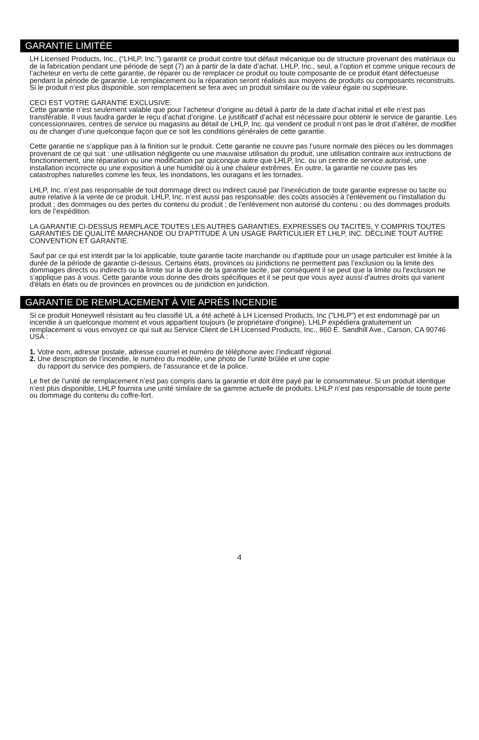GARANTIE LIMITÉE
LH Licensed Products, Inc., (“LHLP, Inc.”) garantit ce produit contre tout défaut mécanique ou de structure provenant des matériaux ou de la fabrication pendant une période de sept (7) an à partir de la date d’achat. LHLP, Inc., seul, a l’option et comme unique recours de l’acheteur en vertu de cette garantie, de réparer ou de remplacer ce produit ou toute composante de ce produit étant défectueuse pendant la période de garantie. Le remplacement ou la réparation seront réalisés aux moyens de produits ou composants reconstruits. Si le produit n’est plus disponible, son remplacement se fera avec un produit similaire ou de valeur égale ou supérieure.
CECI EST VOTRE GARANTIE EXCLUSIVE.
Cette garantie n’est seulement valable que pour l’acheteur d’origine au détail à partir de la date d’achat initial et elle n’est pas transférable. Il vous faudra garder le reçu d’achat d’origine. Le justificatif d’achat est nécessaire pour obtenir le service de garantie. Les concessionnaires, centres de service ou magasins au détail de LHLP, Inc. qui vendent ce produit n’ont pas le droit d’altérer, de modifier ou de changer d’une quelconque façon que ce soit les conditions générales de cette garantie.
Cette garantie ne s’applique pas à la finition sur le produit. Cette garantie ne couvre pas l’usure normale des pièces ou les dommages provenant de ce qui suit : une utilisation négligente ou une mauvaise utilisation du produit, une utilisation contraire aux instructions de fonctionnement, une réparation ou une modification par quiconque autre que LHLP, Inc. ou un centre de service autorisé, une installation incorrecte ou une exposition à une humidité ou à une chaleur extrêmes. En outre, la garantie ne couvre pas les catastrophes naturelles comme les feux, les inondations, les ouragans et les tornades.
LHLP, Inc. n’est pas responsable de tout dommage direct ou indirect causé par l’inexécution de toute garantie expresse ou tacite ou autre relative à la vente de ce produit. LHLP, Inc. n’est aussi pas responsable: des coûts associés à l’enlèvement ou l’installation du produit ; des dommages ou des pertes du contenu du produit ; de l’enlèvement non autorisé du contenu ; ou des dommages produits lors de l’expédition.
LA GARANTIE CI-DESSUS REMPLACE TOUTES LES AUTRES GARANTIES, EXPRESSES OU TACITES, Y COMPRIS TOUTES GARANTIES DE QUALITÉ MARCHANDE OU D'APTITUDE À UN USAGE PARTICULIER ET LHLP, INC. DÉCLINE TOUT AUTRE CONVENTION ET GARANTIE.
Sauf par ce qui est interdit par la loi applicable, toute garantie tacite marchande ou d'aptitude pour un usage particulier est limitée à la durée de la période de garantie ci-dessus. Certains états, provinces ou juridictions ne permettent pas l’exclusion ou la limite des dommages directs ou indirects ou la limite sur la durée de la garantie tacite, par conséquent il se peut que la limite ou l'exclusion ne s’applique pas à vous. Cette garantie vous donne des droits spécifiques et il se peut que vous ayez aussi d'autres droits qui varient d'états en états ou de provinces en provinces ou de juridiction en juridiction.
GARANTIE DE REMPLACEMENT À VIE APRÈS INCENDIE
Si ce produit Honeywell résistant au feu classifié UL a été acheté à LH Licensed Products, Inc ("LHLP") et est endommagé par un incendie à un quelconque moment et vous appartient toujours (le propriétaire d'origine), LHLP expédiera gratuitement un remplacement si vous envoyez ce qui suit au Service Client de LH Licensed Products, Inc., 860 E. Sandhill Ave., Carson, CA 90746 USA :
1. Votre nom, adresse postale, adresse courriel et numéro de téléphone avec l’indicatif régional.
2. Une description de l’incendie, le numéro du modèle, une photo de l’unité brûlée et une copie
du rapport du service des pompiers, de l’assurance et de la police.
Le fret de l’unité de remplacement n’est pas compris dans la garantie et doit être payé par le consommateur. Si un produit identique n’est plus disponible, LHLP fournira une unité similaire de sa gamme actuelle de produits. LHLP n’est pas responsable de toute perte ou dommage du contenu du coffre-fort.
4